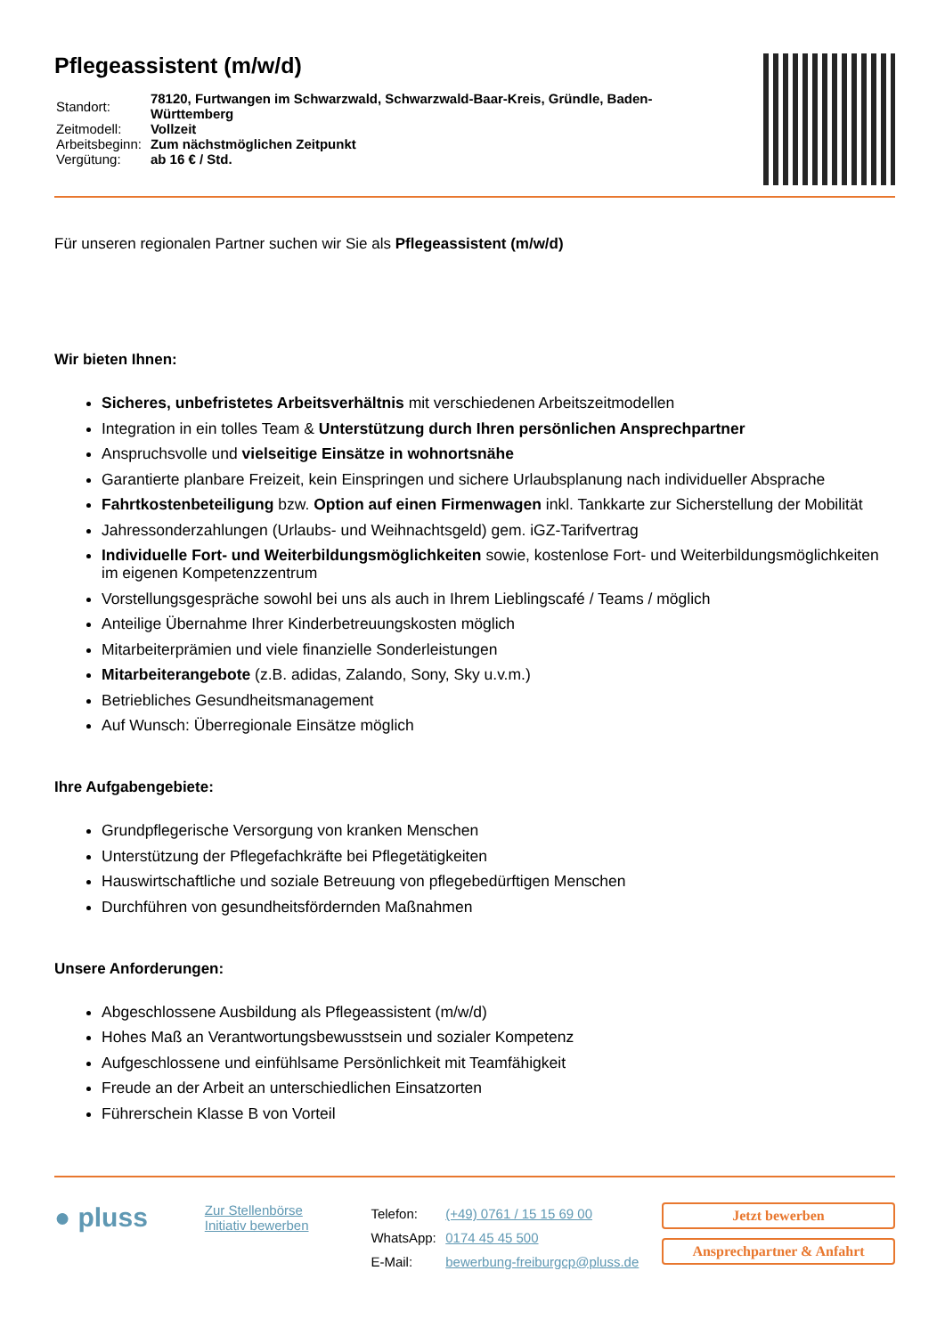Pflegeassistent (m/w/d)
| Standort: | 78120, Furtwangen im Schwarzwald, Schwarzwald-Baar-Kreis, Gründle, Baden- Württemberg |
| Zeitmodell: | Vollzeit |
| Arbeitsbeginn: | Zum nächstmöglichen Zeitpunkt |
| Vergütung: | ab 16 € / Std. |
Für unseren regionalen Partner suchen wir Sie als Pflegeassistent (m/w/d)
Wir bieten Ihnen:
Sicheres, unbefristetes Arbeitsverhältnis mit verschiedenen Arbeitszeitmodellen
Integration in ein tolles Team & Unterstützung durch Ihren persönlichen Ansprechpartner
Anspruchsvolle und vielseitige Einsätze in wohnortsnähe
Garantierte planbare Freizeit, kein Einspringen und sichere Urlaubsplanung nach individueller Absprache
Fahrtkostenbeteiligung bzw. Option auf einen Firmenwagen inkl. Tankkarte zur Sicherstellung der Mobilität
Jahressonderzahlungen (Urlaubs- und Weihnachtsgeld) gem. iGZ-Tarifvertrag
Individuelle Fort- und Weiterbildungsmöglichkeiten sowie, kostenlose Fort- und Weiterbildungsmöglichkeiten im eigenen Kompetenzzentrum
Vorstellungsgespräche sowohl bei uns als auch in Ihrem Lieblingscafé / Teams / möglich
Anteilige Übernahme Ihrer Kinderbetreuungskosten möglich
Mitarbeiterprämien und viele finanzielle Sonderleistungen
Mitarbeiterangebote (z.B. adidas, Zalando, Sony, Sky u.v.m.)
Betriebliches Gesundheitsmanagement
Auf Wunsch: Überregionale Einsätze möglich
Ihre Aufgabengebiete:
Grundpflegerische Versorgung von kranken Menschen
Unterstützung der Pflegefachkräfte bei Pflegetätigkeiten
Hauswirtschaftliche und soziale Betreuung von pflegebedürftigen Menschen
Durchführen von gesundheitsfördernden Maßnahmen
Unsere Anforderungen:
Abgeschlossene Ausbildung als Pflegeassistent (m/w/d)
Hohes Maß an Verantwortungsbewusstsein und sozialer Kompetenz
Aufgeschlossene und einfühlsame Persönlichkeit mit Teamfähigkeit
Freude an der Arbeit an unterschiedlichen Einsatzorten
Führerschein Klasse B von Vorteil
● pluss
Zur Stellenbörse
Initiativ bewerben
| Telefon: | (+49) 0761 / 15 15 69 00 |
| WhatsApp: | 0174 45 45 500 |
| E-Mail: | bewerbung-freiburgcp@pluss.de |
Jetzt bewerben
Ansprechpartner & Anfahrt